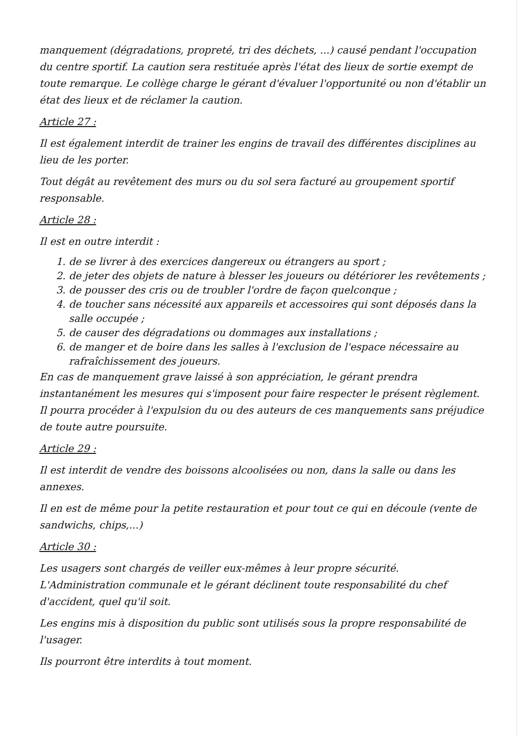manquement (dégradations, propreté, tri des déchets, ...) causé pendant l'occupation du centre sportif. La caution sera restituée après l'état des lieux de sortie exempt de toute remarque. Le collège charge le gérant d'évaluer l'opportunité ou non d'établir un état des lieux et de réclamer la caution.
Article 27 :
Il est également interdit de trainer les engins de travail des différentes disciplines au lieu de les porter.
Tout dégât au revêtement des murs ou du sol sera facturé au groupement sportif responsable.
Article 28 :
Il est en outre interdit :
1. de se livrer à des exercices dangereux ou étrangers au sport ;
2. de jeter des objets de nature à blesser les joueurs ou détériorer les revêtements ;
3. de pousser des cris ou de troubler l'ordre de façon quelconque ;
4. de toucher sans nécessité aux appareils et accessoires qui sont déposés dans la salle occupée ;
5. de causer des dégradations ou dommages aux installations ;
6. de manger et de boire dans les salles à l'exclusion de l'espace nécessaire au rafraîchissement des joueurs.
En cas de manquement grave laissé à son appréciation, le gérant prendra instantanément les mesures qui s'imposent pour faire respecter le présent règlement. Il pourra procéder à l'expulsion du ou des auteurs de ces manquements sans préjudice de toute autre poursuite.
Article 29 :
Il est interdit de vendre des boissons alcoolisées ou non, dans la salle ou dans les annexes.
Il en est de même pour la petite restauration et pour tout ce qui en découle (vente de sandwichs, chips,...)
Article 30 :
Les usagers sont chargés de veiller eux-mêmes à leur propre sécurité. L'Administration communale et le gérant déclinent toute responsabilité du chef d'accident, quel qu'il soit.
Les engins mis à disposition du public sont utilisés sous la propre responsabilité de l'usager.
Ils pourront être interdits à tout moment.